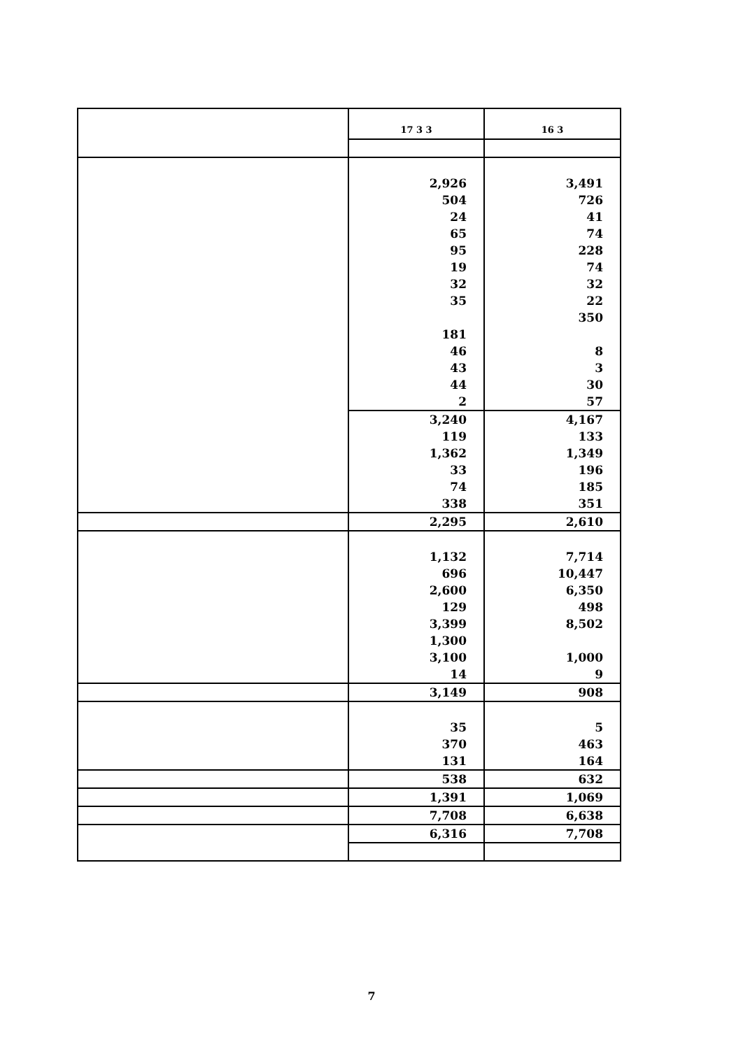| | 17 3 3 | 16 3 |
| | 2,926 | 3,491 |
| | 504 | 726 |
| | 24 | 41 |
| | 65 | 74 |
| | 95 | 228 |
| | 19 | 74 |
| | 32 | 32 |
| | 35 | 22 |
| | | 350 |
| | 181 | |
| | 46 | 8 |
| | 43 | 3 |
| | 44 | 30 |
| | 2 | 57 |
| | 3,240 | 4,167 |
| | 119 | 133 |
| | 1,362 | 1,349 |
| | 33 | 196 |
| | 74 | 185 |
| | 338 | 351 |
| | 2,295 | 2,610 |
| | 1,132 | 7,714 |
| | 696 | 10,447 |
| | 2,600 | 6,350 |
| | 129 | 498 |
| | 3,399 | 8,502 |
| | 1,300 | |
| | 3,100 | 1,000 |
| | 14 | 9 |
| | 3,149 | 908 |
| | 35 | 5 |
| | 370 | 463 |
| | 131 | 164 |
| | 538 | 632 |
| | 1,391 | 1,069 |
| | 7,708 | 6,638 |
| | 6,316 | 7,708 |
7